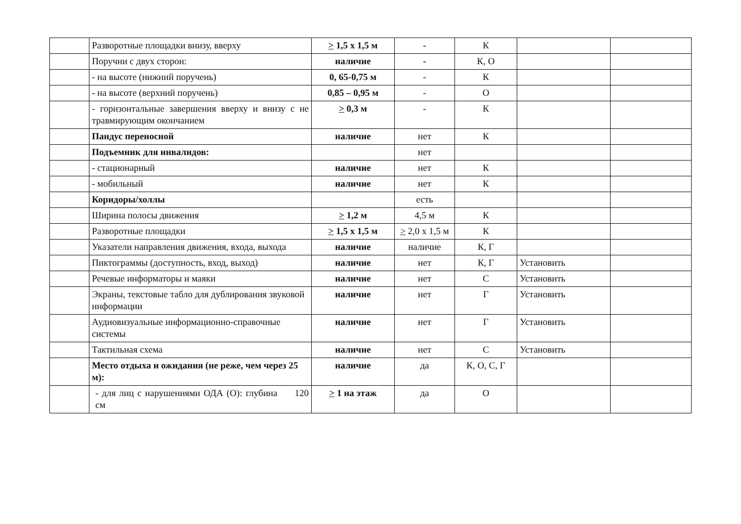| | Разворотные площадки внизу, вверху | > 1,5 х 1,5 м | - | К | | |
| | Поручни с двух сторон: | наличие | - | К, О | | |
| | - на высоте (нижний поручень) | 0, 65-0,75 м | - | К | | |
| | - на высоте (верхний поручень) | 0,85 – 0,95 м | - | О | | |
| | - горизонтальные завершения вверху и внизу с не травмирующим окончанием | > 0,3 м | - | К | | |
| | Пандус переносной | наличие | нет | К | | |
| | Подъемник для инвалидов: | | нет | | | |
| | - стационарный | наличие | нет | К | | |
| | - мобильный | наличие | нет | К | | |
| | Коридоры/холлы | | есть | | | |
| | Ширина полосы движения | > 1,2 м | 4,5 м | К | | |
| | Разворотные площадки | > 1,5 х 1,5 м | > 2,0 х 1,5 м | К | | |
| | Указатели направления движения, входа, выхода | наличие | наличие | К, Г | | |
| | Пиктограммы (доступность, вход, выход) | наличие | нет | К, Г | Установить | |
| | Речевые информаторы и маяки | наличие | нет | С | Установить | |
| | Экраны, текстовые табло для дублирования звуковой информации | наличие | нет | Г | Установить | |
| | Аудиовизуальные информационно-справочные системы | наличие | нет | Г | Установить | |
| | Тактильная схема | наличие | нет | С | Установить | |
| | Место отдыха и ожидания (не реже, чем через 25 м): | наличие | да | К, О, С, Г | | |
| | - для лиц с нарушениями ОДА (О): глубина 120 см | > 1 на этаж | да | О | | |